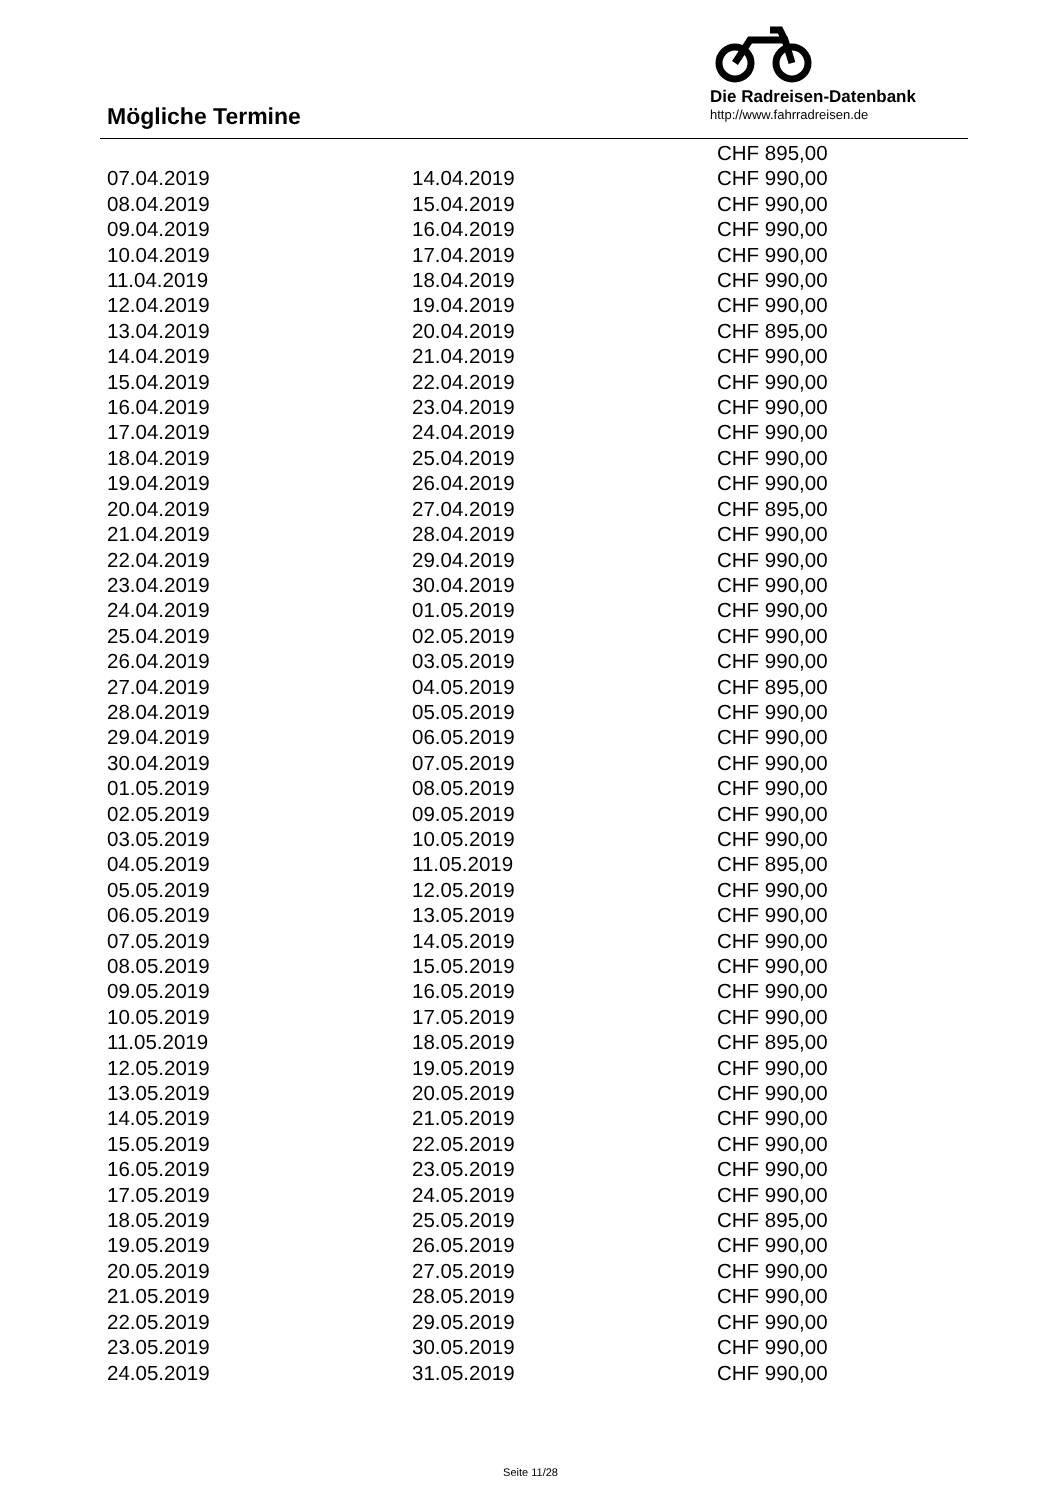Mögliche Termine
Die Radreisen-Datenbank
http://www.fahrradreisen.de
| | | CHF 895,00 |
| 07.04.2019 | 14.04.2019 | CHF 990,00 |
| 08.04.2019 | 15.04.2019 | CHF 990,00 |
| 09.04.2019 | 16.04.2019 | CHF 990,00 |
| 10.04.2019 | 17.04.2019 | CHF 990,00 |
| 11.04.2019 | 18.04.2019 | CHF 990,00 |
| 12.04.2019 | 19.04.2019 | CHF 990,00 |
| 13.04.2019 | 20.04.2019 | CHF 895,00 |
| 14.04.2019 | 21.04.2019 | CHF 990,00 |
| 15.04.2019 | 22.04.2019 | CHF 990,00 |
| 16.04.2019 | 23.04.2019 | CHF 990,00 |
| 17.04.2019 | 24.04.2019 | CHF 990,00 |
| 18.04.2019 | 25.04.2019 | CHF 990,00 |
| 19.04.2019 | 26.04.2019 | CHF 990,00 |
| 20.04.2019 | 27.04.2019 | CHF 895,00 |
| 21.04.2019 | 28.04.2019 | CHF 990,00 |
| 22.04.2019 | 29.04.2019 | CHF 990,00 |
| 23.04.2019 | 30.04.2019 | CHF 990,00 |
| 24.04.2019 | 01.05.2019 | CHF 990,00 |
| 25.04.2019 | 02.05.2019 | CHF 990,00 |
| 26.04.2019 | 03.05.2019 | CHF 990,00 |
| 27.04.2019 | 04.05.2019 | CHF 895,00 |
| 28.04.2019 | 05.05.2019 | CHF 990,00 |
| 29.04.2019 | 06.05.2019 | CHF 990,00 |
| 30.04.2019 | 07.05.2019 | CHF 990,00 |
| 01.05.2019 | 08.05.2019 | CHF 990,00 |
| 02.05.2019 | 09.05.2019 | CHF 990,00 |
| 03.05.2019 | 10.05.2019 | CHF 990,00 |
| 04.05.2019 | 11.05.2019 | CHF 895,00 |
| 05.05.2019 | 12.05.2019 | CHF 990,00 |
| 06.05.2019 | 13.05.2019 | CHF 990,00 |
| 07.05.2019 | 14.05.2019 | CHF 990,00 |
| 08.05.2019 | 15.05.2019 | CHF 990,00 |
| 09.05.2019 | 16.05.2019 | CHF 990,00 |
| 10.05.2019 | 17.05.2019 | CHF 990,00 |
| 11.05.2019 | 18.05.2019 | CHF 895,00 |
| 12.05.2019 | 19.05.2019 | CHF 990,00 |
| 13.05.2019 | 20.05.2019 | CHF 990,00 |
| 14.05.2019 | 21.05.2019 | CHF 990,00 |
| 15.05.2019 | 22.05.2019 | CHF 990,00 |
| 16.05.2019 | 23.05.2019 | CHF 990,00 |
| 17.05.2019 | 24.05.2019 | CHF 990,00 |
| 18.05.2019 | 25.05.2019 | CHF 895,00 |
| 19.05.2019 | 26.05.2019 | CHF 990,00 |
| 20.05.2019 | 27.05.2019 | CHF 990,00 |
| 21.05.2019 | 28.05.2019 | CHF 990,00 |
| 22.05.2019 | 29.05.2019 | CHF 990,00 |
| 23.05.2019 | 30.05.2019 | CHF 990,00 |
| 24.05.2019 | 31.05.2019 | CHF 990,00 |
Seite 11/28